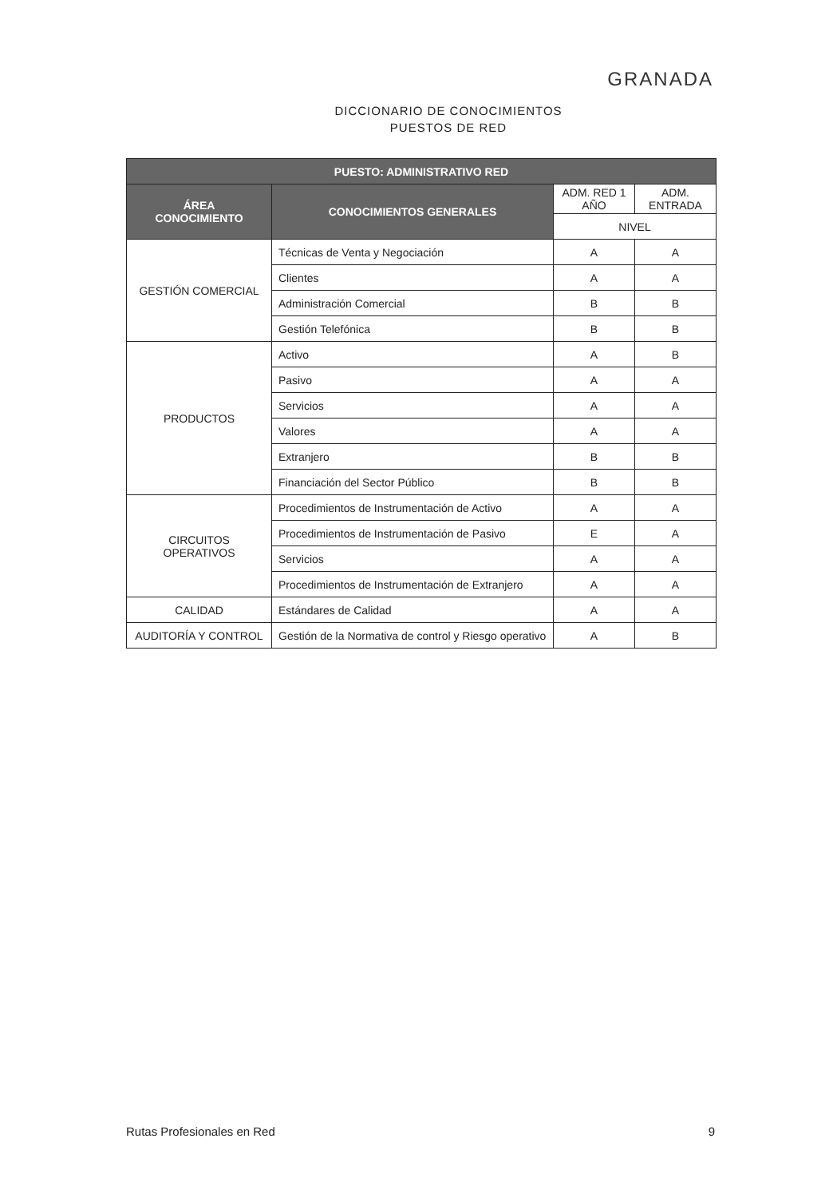GRANADA
DICCIONARIO DE CONOCIMIENTOS
PUESTOS DE RED
| PUESTO: ADMINISTRATIVO RED | | | |
| --- | --- | --- | --- |
| ÁREA CONOCIMIENTO | CONOCIMIENTOS GENERALES | ADM. RED 1 AÑO | ADM. ENTRADA |
| | | NIVEL | |
| GESTIÓN COMERCIAL | Técnicas de Venta y Negociación | A | A |
| | Clientes | A | A |
| | Administración Comercial | B | B |
| | Gestión Telefónica | B | B |
| PRODUCTOS | Activo | A | B |
| | Pasivo | A | A |
| | Servicios | A | A |
| | Valores | A | A |
| | Extranjero | B | B |
| | Financiación del Sector Público | B | B |
| CIRCUITOS OPERATIVOS | Procedimientos de Instrumentación de Activo | A | A |
| | Procedimientos de Instrumentación de Pasivo | E | A |
| | Servicios | A | A |
| | Procedimientos de Instrumentación de Extranjero | A | A |
| CALIDAD | Estándares de Calidad | A | A |
| AUDITORÍA Y CONTROL | Gestión de la Normativa de control y Riesgo operativo | A | B |
Rutas Profesionales en Red 9